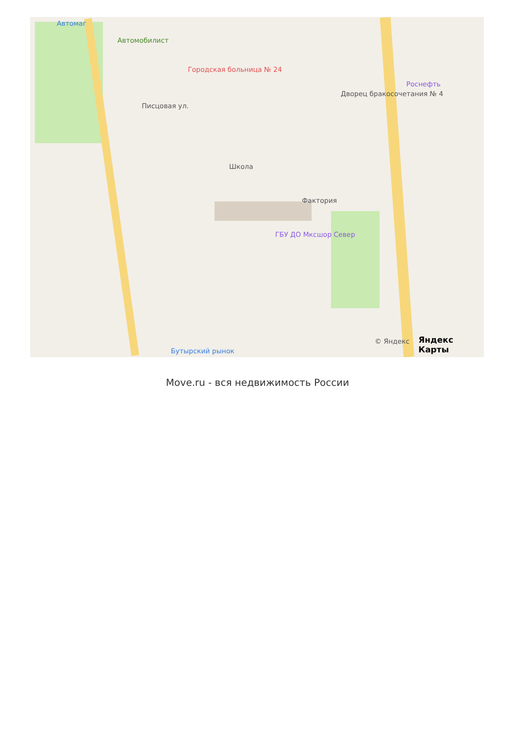Автомаг
Автомобилист
Городская больница № 24
Писцовая ул.
Дворец бракосочетания № 4
Роснефть
Школа
Фактория
ГБУ ДО Мксшор Север
Бутырский рынок
© Яндекс Яндекс Карты
Move.ru - вся недвижимость России